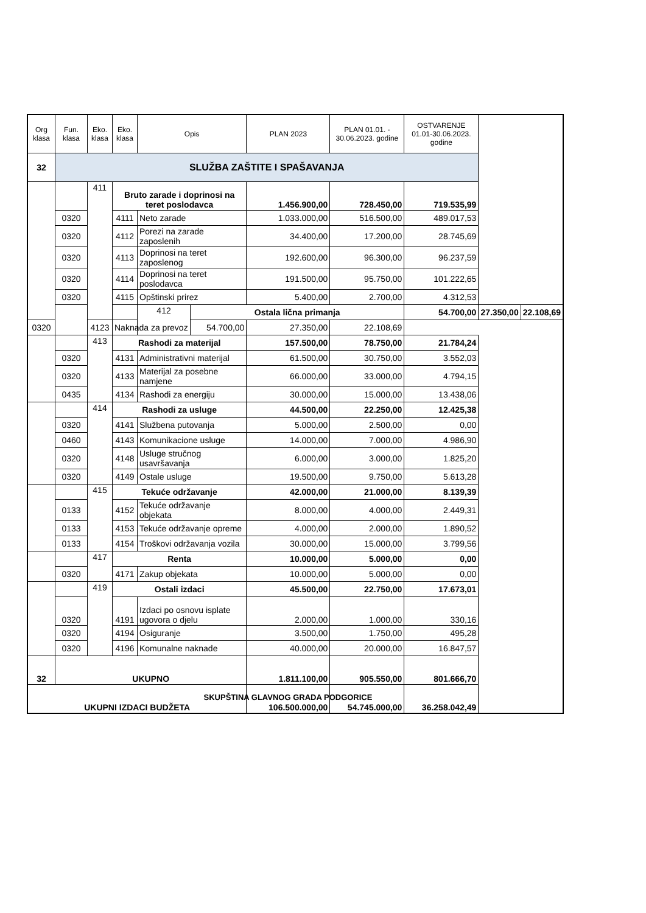| Org klasa | Fun. klasa | Eko. klasa | Eko. klasa | Opis | | PLAN 2023 | PLAN 01.01. - 30.06.2023. godine | OSTVARENJE 01.01-30.06.2023. godine | | |
| --- | --- | --- | --- | --- | --- | --- | --- | --- | --- | --- |
| 32 | SLUŽBA ZAŠTITE I SPAŠAVANJA | | | | | | | | | |
| | | 411 | Bruto zarade i doprinosi na teret poslodavca | | | 1.456.900,00 | 728.450,00 | 719.535,99 | | |
| | 0320 | | 4111 | Neto zarade | | 1.033.000,00 | 516.500,00 | 489.017,53 | | |
| | 0320 | | 4112 | Porezi na zarade zaposlenih | | 34.400,00 | 17.200,00 | 28.745,69 | | |
| | 0320 | | 4113 | Doprinosi na teret zaposlenog | | 192.600,00 | 96.300,00 | 96.237,59 | | |
| | 0320 | | 4114 | Doprinosi na teret poslodavca | | 191.500,00 | 95.750,00 | 101.222,65 | | |
| | 0320 | | 4115 | Opštinski prirez | | 5.400,00 | 2.700,00 | 4.312,53 | | |
| | | | | 412 | Ostala lična primanja | | | 54.700,00 | 27.350,00 | 22.108,69 |
| 0320 | | 4123 | Naknada za prevoz | | 54.700,00 | 27.350,00 | 22.108,69 | | | |
| | | 413 | Rashodi za materijal | | | 157.500,00 | 78.750,00 | 21.784,24 | | |
| | 0320 | | 4131 | Administrativni materijal | | 61.500,00 | 30.750,00 | 3.552,03 | | |
| | 0320 | | 4133 | Materijal za posebne namjene | | 66.000,00 | 33.000,00 | 4.794,15 | | |
| | 0435 | | 4134 | Rashodi za energiju | | 30.000,00 | 15.000,00 | 13.438,06 | | |
| | | 414 | Rashodi za usluge | | | 44.500,00 | 22.250,00 | 12.425,38 | | |
| | 0320 | | 4141 | Službena putovanja | | 5.000,00 | 2.500,00 | 0,00 | | |
| | 0460 | | 4143 | Komunikacione usluge | | 14.000,00 | 7.000,00 | 4.986,90 | | |
| | 0320 | | 4148 | Usluge stručnog usavršavanja | | 6.000,00 | 3.000,00 | 1.825,20 | | |
| | 0320 | | 4149 | Ostale usluge | | 19.500,00 | 9.750,00 | 5.613,28 | | |
| | | 415 | Tekuće održavanje | | | 42.000,00 | 21.000,00 | 8.139,39 | | |
| | 0133 | | 4152 | Tekuće održavanje objekata | | 8.000,00 | 4.000,00 | 2.449,31 | | |
| | 0133 | | 4153 | Tekuće održavanje opreme | | 4.000,00 | 2.000,00 | 1.890,52 | | |
| | 0133 | | 4154 | Troškovi održavanja vozila | | 30.000,00 | 15.000,00 | 3.799,56 | | |
| | | 417 | Renta | | | 10.000,00 | 5.000,00 | 0,00 | | |
| | 0320 | | 4171 | Zakup objekata | | 10.000,00 | 5.000,00 | 0,00 | | |
| | | 419 | Ostali izdaci | | | 45.500,00 | 22.750,00 | 17.673,01 | | |
| | 0320 | | 4191 | Izdaci po osnovu isplate ugovora o djelu | | 2.000,00 | 1.000,00 | 330,16 | | |
| | 0320 | | 4194 | Osiguranje | | 3.500,00 | 1.750,00 | 495,28 | | |
| | 0320 | | 4196 | Komunalne naknade | | 40.000,00 | 20.000,00 | 16.847,57 | | |
| 32 | UKUPNO | | | | | 1.811.100,00 | 905.550,00 | 801.666,70 | | |
| UKUPNI IZDACI BUDŽETA | | | | | | 106.500.000,00 | 54.745.000,00 | 36.258.042,49 | | |
SKUPŠTINA GLAVNOG GRADA PODGORICE